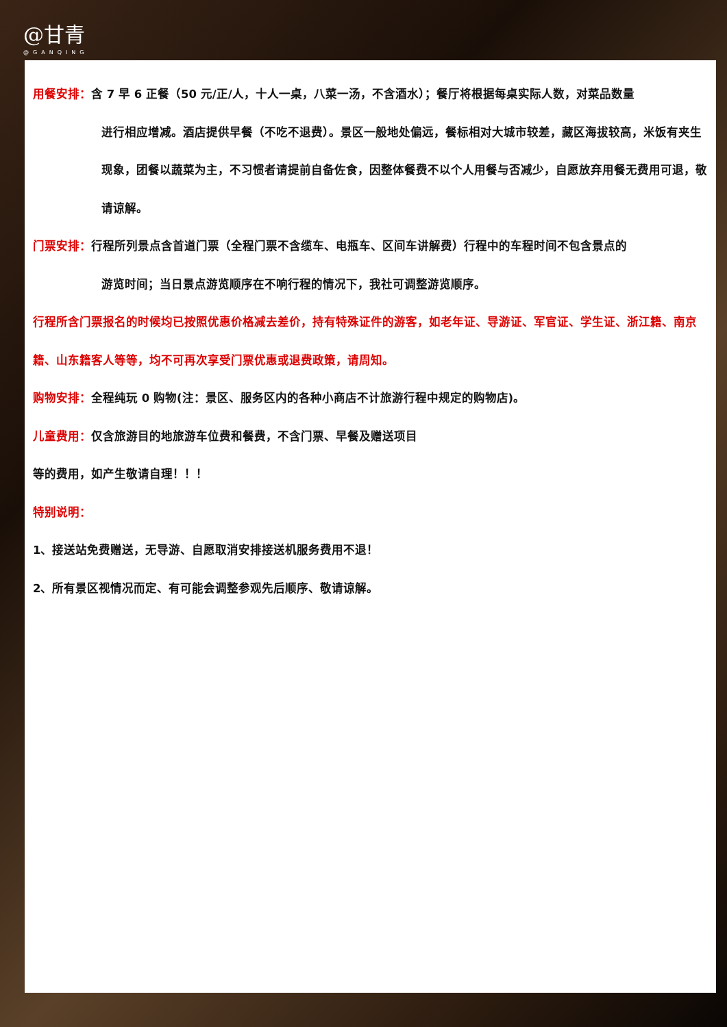@甘青
@GANQING
用餐安排：含 7 早 6 正餐（50 元/正/人，十人一桌，八菜一汤，不含酒水）；餐厅将根据每桌实际人数，对菜品数量
进行相应增减。酒店提供早餐（不吃不退费）。景区一般地处偏远，餐标相对大城市较差，藏区海拔较高，米饭有夹生现象，团餐以蔬菜为主，不习惯者请提前自备佐食，因整体餐费不以个人用餐与否减少，自愿放弃用餐无费用可退，敬请谅解。
门票安排：行程所列景点含首道门票（全程门票不含缆车、电瓶车、区间车讲解费）行程中的车程时间不包含景点的
游览时间；当日景点游览顺序在不响行程的情况下，我社可调整游览顺序。
行程所含门票报名的时候均已按照优惠价格减去差价，持有特殊证件的游客，如老年证、导游证、军官证、学生证、浙江籍、南京籍、山东籍客人等等，均不可再次享受门票优惠或退费政策，请周知。
购物安排：全程纯玩 0 购物(注：景区、服务区内的各种小商店不计旅游行程中规定的购物店)。
儿童费用：仅含旅游目的地旅游车位费和餐费，不含门票、早餐及赠送项目
等的费用，如产生敬请自理！！！
特别说明：
1、接送站免费赠送，无导游、自愿取消安排接送机服务费用不退！
2、所有景区视情况而定、有可能会调整参观先后顺序、敬请谅解。